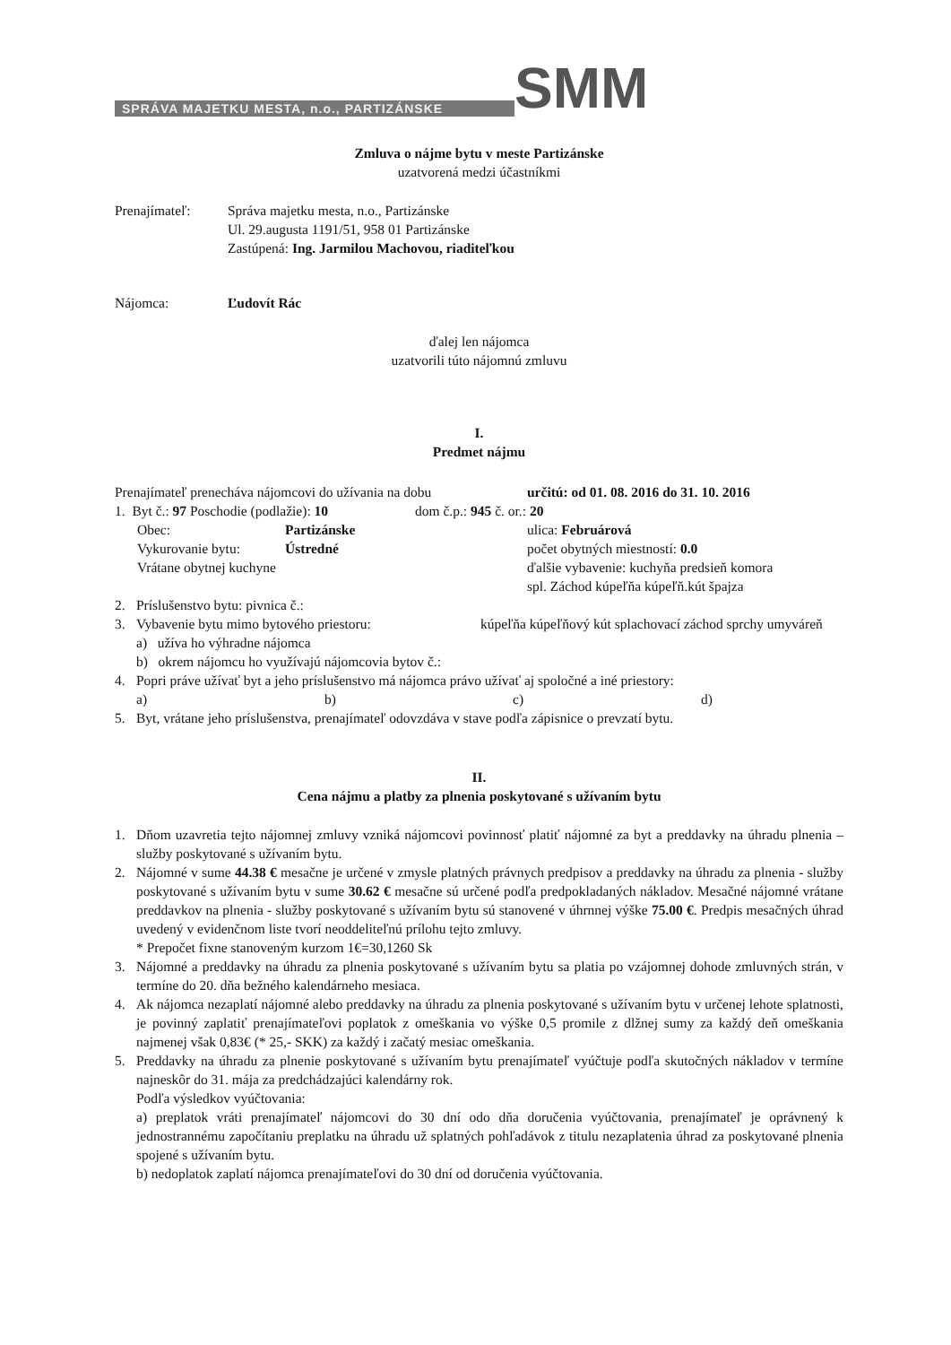SPRÁVA MAJETKU MESTA, n.o., PARTIZÁNSKE
SMM
Zmluva o nájme bytu v meste Partizánske
uzatvorená medzi účastníkmi
Prenajímateľ: Správa majetku mesta, n.o., Partizánske
Ul. 29.augusta 1191/51, 958 01 Partizánske
Zastúpená: Ing. Jarmilou Machovou, riaditeľkou
Nájomca: Ľudovít Rác
ďalej len nájomca
uzatvorili túto nájomnú zmluvu
I.
Predmet nájmu
Prenajímateľ prenecháva nájomcovi do užívania na dobu
určitú: od 01. 08. 2016 do 31. 10. 2016
1. Byt č.: 97 Poschodie (podlažie): 10
dom č.p.: 945 č. or.: 20
Obec: Partizánske
Vykurovanie bytu: Ústredné
Vrátane obytnej kuchyne
ulica: Februárová
počet obytných miestností: 0.0
ďalšie vybavenie: kuchyňa predsieň komora
spl. Záchod kúpeľňa kúpeľň.kút špajza
2. Príslušenstvo bytu: pivnica č.:
3. Vybavenie bytu mimo bytového priestoru: kúpeľňa kúpeľňový kút splachovací záchod sprchy umyváreň
a) užíva ho výhradne nájomca
b) okrem nájomcu ho využívajú nájomcovia bytov č.:
4. Popri práve užívať byt a jeho príslušenstvo má nájomca právo užívať aj spoločné a iné priestory:
a) b) c) d)
5. Byt, vrátane jeho príslušenstva, prenajímateľ odovzdáva v stave podľa zápisnice o prevzatí bytu.
II.
Cena nájmu a platby za plnenia poskytované s užívaním bytu
1. Dňom uzavretia tejto nájomnej zmluvy vzniká nájomcovi povinnosť platiť nájomné za byt a preddavky na úhradu plnenia – služby poskytované s užívaním bytu.
2. Nájomné v sume 44.38 € mesačne je určené v zmysle platných právnych predpisov a preddavky na úhradu za plnenia - služby poskytované s užívaním bytu v sume 30.62 € mesačne sú určené podľa predpokladaných nákladov. Mesačné nájomné vrátane preddavkov na plnenia - služby poskytované s užívaním bytu sú stanovené v úhrnnej výške 75.00 €. Predpis mesačných úhrad uvedený v evidenčnom liste tvorí neoddeliteľnú prílohu tejto zmluvy.
* Prepočet fixne stanoveným kurzom 1€=30,1260 Sk
3. Nájomné a preddavky na úhradu za plnenia poskytované s užívaním bytu sa platia po vzájomnej dohode zmluvných strán, v termíne do 20. dňa bežného kalendárneho mesiaca.
4. Ak nájomca nezaplatí nájomné alebo preddavky na úhradu za plnenia poskytované s užívaním bytu v určenej lehote splatnosti, je povinný zaplatiť prenajímateľovi poplatok z omeškania vo výške 0,5 promile z dlžnej sumy za každý deň omeškania najmenej však 0,83€ (* 25,- SKK) za každý i začatý mesiac omeškania.
5. Preddavky na úhradu za plnenie poskytované s užívaním bytu prenajímateľ vyúčtuje podľa skutočných nákladov v termíne najneskôr do 31. mája za predchádzajúci kalendárny rok.
Podľa výsledkov vyúčtovania:
a) preplatok vráti prenajímateľ nájomcovi do 30 dní odo dňa doručenia vyúčtovania, prenajímateľ je oprávnený k jednostrannému započítaniu preplatku na úhradu už splatných pohľadávok z titulu nezaplatenia úhrad za poskytované plnenia spojené s užívaním bytu.
b) nedoplatok zaplatí nájomca prenajímateľovi do 30 dní od doručenia vyúčtovania.